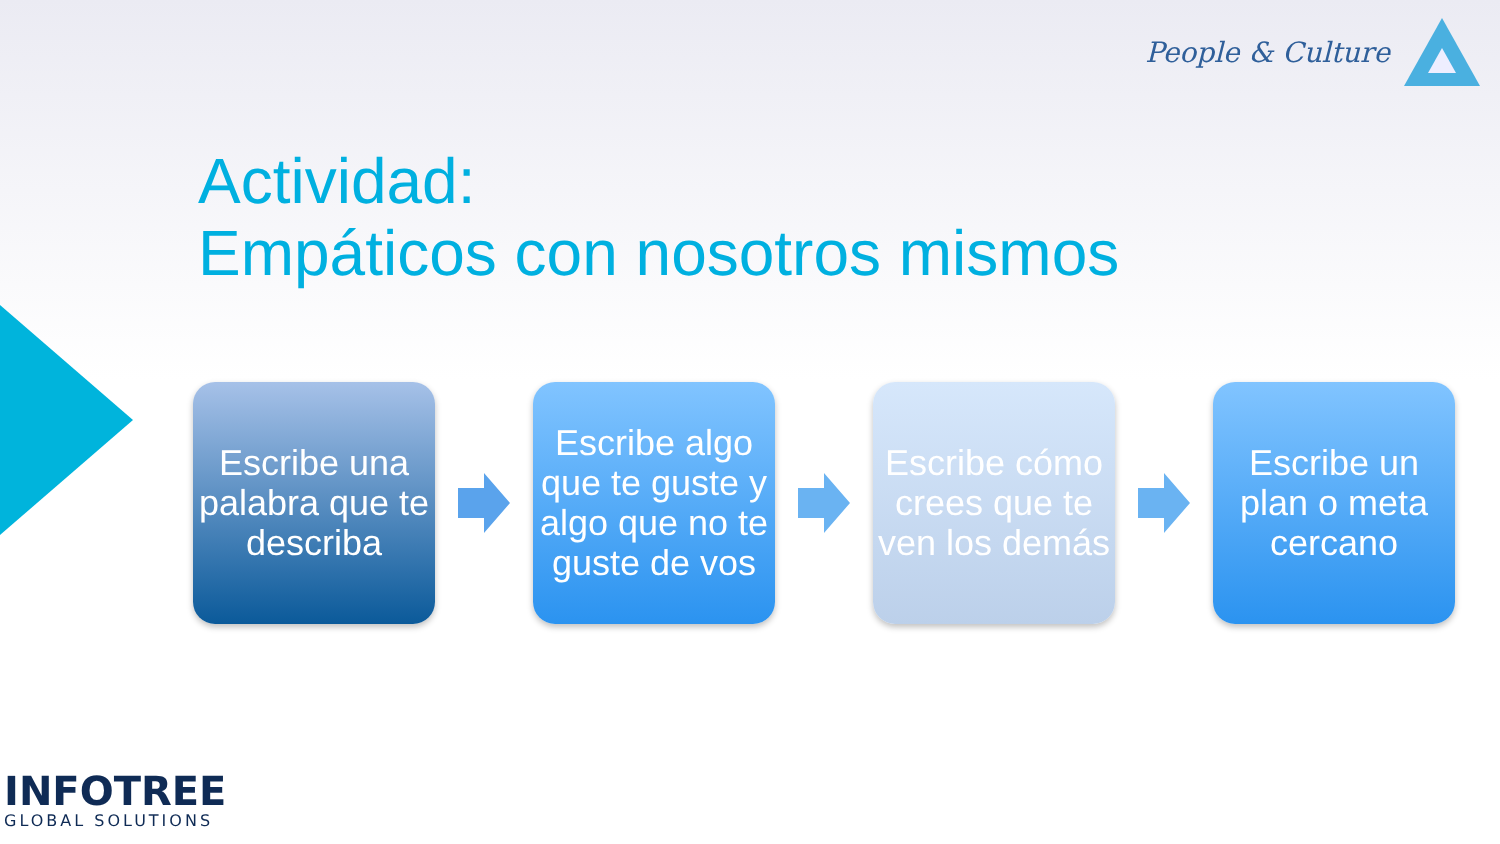People & Culture
Actividad:
Empáticos con nosotros mismos
Escribe una palabra que te describa
Escribe algo que te guste y algo que no te guste de vos
Escribe cómo crees que te ven los demás
Escribe un plan o meta cercano
INFOTREE
GLOBAL SOLUTIONS